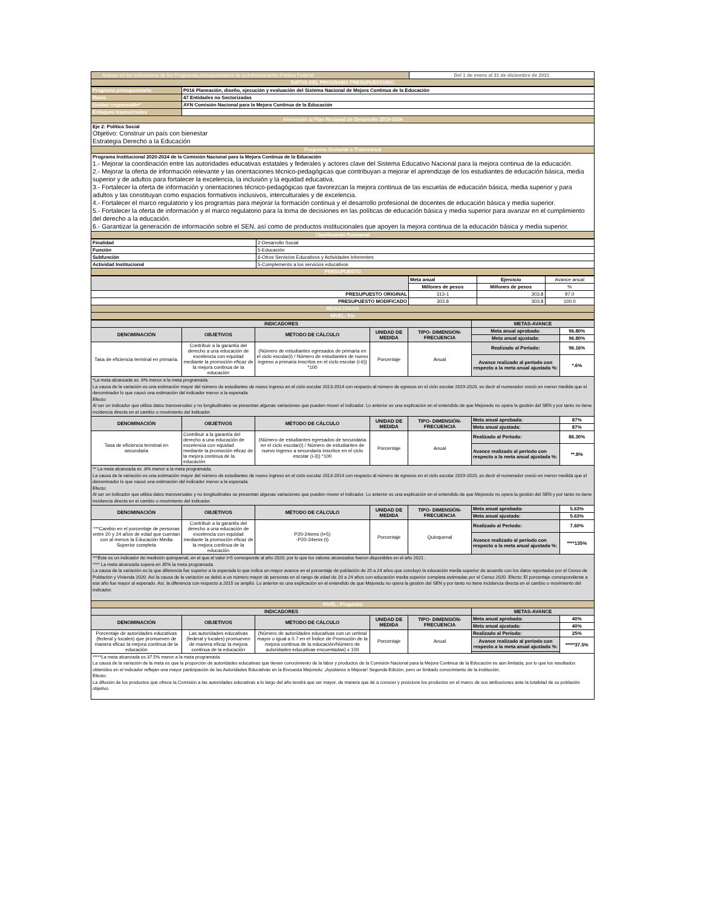| Avance en los Indicadores de los Programas presupuestarios de la Administración Pública Federal | Del 1 de enero al 31 de diciembre de 2021 |
| DATOS DEL PROGRAMA PRESUPUESTARIO | |
| Programa presupuestario | P016 Planeación, diseño, ejecución y evaluación del Sistema Nacional de Mejora Continua de la Educación |
| Ramo | 47 Entidades no Sectorizadas |
| Unidad responsable* | AYN Comisión Nacional para la Mejora Continua de la Educación |
| Enfoques transversales | |
| Alineación al Plan Nacional de Desarrollo 2019-2024 | |
| Eje 2: Política Social Objetivo: Construir un país con bienestar Estrategia Derecho a la Educación | |
| Programa Sectorial o Transversal | |
| Programa Institucional 2020-2024 de la Comisión Nacional para la Mejora Continua de la Educación 1.- Mejorar la coordinación entre las autoridades educativas estatales y federales y actores clave del Sistema Educativo Nacional para la mejora continua de la educación. 2.- Mejorar la oferta de información relevante y las orientaciones técnico-pedagógicas que contribuyan a mejorar el aprendizaje de los estudiantes de educación básica, media superior y de adultos para fortalecer la excelencia, la inclusión y la equidad educativa. 3.- Fortalecer la oferta de información y orientaciones técnico-pedagógicas que favorezcan la mejora continua de las escuelas de educación básica, media superior y para adultos y las constituyan como espacios formativos inclusivos, interculturales y de excelencia. 4.- Fortalecer el marco regulatorio y los programas para mejorar la formación continua y el desarrollo profesional de docentes de educación básica y media superior. 5.- Fortalecer la oferta de información y el marco regulatorio para la toma de decisiones en las políticas de educación básica y media superior para avanzar en el cumplimiento del derecho a la educación. 6.- Garantizar la generación de información sobre el SEN, así como de productos institucionales que apoyen la mejora continua de la educación básica y media superior. | |
| Clasificación Funcional | |
| Finalidad | 2-Desarrollo Social |
| Función | 5-Educación |
| Subfunción | 6-Otros Servicios Educativos y Actividades Inherentes |
| Actividad Institucional | 5-Complemento a los servicios educativos |
| PRESUPUESTO | |
| | Meta anual | Ejercicio | Avance anual |
| | Millones de pesos | Millones de pesos | % |
| PRESUPUESTO ORIGINAL | 313-1 | 303.8 | 97.0 |
| PRESUPUESTO MODIFICADO | 303.8 | 303.8 | 100.0 |
| RESULTADOS | | | |
| NIVEL: Fin | | | |
| INDICADORES | | | | | METAS-AVANCE | |
| DENOMINACIÓN | OBJETIVOS | MÉTODO DE CÁLCULO | UNIDAD DE MEDIDA | TIPO- DIMENSIÓN-FRECUENCIA | Meta anual aprobada: | 96.80% |
| | | | | | Meta anual ajustada: | 96.80% |
| Tasa de eficiencia terminal en primaria. | Contribuir a la garantía del derecho a una educación de excelencia con equidad mediante la promoción eficaz de la mejora continua de la educación | (Número de estudiantes egresados de primaria en el ciclo escolar(i) / Número de estudiantes de nuevo ingreso a primaria inscritos en el ciclo escolar (i-6)) *100 | Porcentaje | Anual | Realizado al Período: | 96.16% |
| | | | | | Avance realizado al período con respecto a la meta anual ajustada %: | *.6% |
| *La meta alcanzada es .6% menor a la meta programada. La causa de la variación es una estimación mayor del número de estudiantes de nuevo ingreso en el ciclo escolar 2013-2014 con respecto al número de egresos en el ciclo escolar 2019-2020, es decir el numerador creció en menor medida que el denominador lo que causó una estimación del indicador menor a la esperada. Efecto: Al ser un indicador que utiliza datos transversales y no longitudinales se presentan algunas variaciones que pueden mover el indicador. Lo anterior es una explicación en el entendido de que Mejoredu no opera la gestión del SEN y por tanto no tiene incidencia directa en el cambio o movimiento del indicador. | | | | | | |
| DENOMINACIÓN | OBJETIVOS | MÉTODO DE CÁLCULO | UNIDAD DE MEDIDA | TIPO- DIMENSIÓN-FRECUENCIA | Meta anual aprobada: | 87% |
| | | | | | Meta anual ajustada: | 87% |
| Tasa de eficiencia terminal en secundaria | Contribuir a la garantía del derecho a una educación de excelencia con equidad mediante la promoción eficaz de la mejora continua de la educación | (Número de estudiantes egresados de secundaria en el ciclo escolar(i) / Número de estudiantes de nuevo ingreso a secundaria inscritos en el ciclo escolar (i-3)) *100 | Porcentaje | Anual | Realizado al Período: | 86.30% |
| | | | | | Avance realizado al período con respecto a la meta anual ajustada %: | **.8% |
| ** La meta alcanzada es .8% menor a la meta programada. La causa de la variación es una estimación mayor del número de estudiantes de nuevo ingreso en el ciclo escolar 2013-2014 con respecto al número de egresos en el ciclo escolar 2019-2020, es decir el numerador creció en menor medida que el denominador lo que causó una estimación del indicador menor a la esperada. Efecto: Al ser un indicador que utiliza datos transversales y no longitudinales se presentan algunas variaciones que pueden mover el indicador. Lo anterior es una explicación en el entendido de que Mejoredu no opera la gestión del SEN y por tanto no tiene incidencia directa en el cambio o movimiento del indicador. | | | | | | |
| DENOMINACIÓN | OBJETIVOS | MÉTODO DE CÁLCULO | UNIDAD DE MEDIDA | TIPO- DIMENSIÓN-FRECUENCIA | Meta anual aprobada: | 5.63% |
| | | | | | Meta anual ajustada: | 5.63% |
| ***Cambio en el porcentaje de personas entre 20 y 24 años de edad que cuentan con al menos la Educación Media Superior completa | Contribuir a la garantía del derecho a una educación de excelencia con equidad mediante la promoción eficaz de la mejora continua de la educación | P20-24ems (t+5) -P20-24ems (t) | Porcentaje | Quinquenal | Realizado al Período: | 7.60% |
| | | | | | Avance realizado al período con respecto a la meta anual ajustada %: | ****135% |
| ***Este es un indicador de medición quinquenal, en el que el valor t+5 corresponde al año 2020, por lo que los valores alcanzados fueron disponibles en el año 2021. **** La meta alcanzada supera en 35% la meta programada. La causa de la variación es la que diferencia fue superior a la esperada lo que indica un mayor avance en el porcentaje de población de 20 a 24 años que concluyó la educación media superior de acuerdo con los datos reportados por el Censo de Población y Vivienda 2020. Así la causa de la variación se debió a un número mayor de personas en el rango de edad de 20 a 24 años con educación media superior completa estimadas por el Censo 2020. Efecto: El porcentaje correspondiente a ese año fue mayor al esperado. Así, la diferencia con respecto a 2015 se amplió. Lo anterior es una explicación en el entendido de que Mejoredu no opera la gestión del SEN y por tanto no tiene incidencia directa en el cambio o movimiento del indicador. | | | | | | |
| NIVEL: Propósito | | | | | | |
| INDICADORES | | | | | METAS-AVANCE | |
| DENOMINACIÓN | OBJETIVOS | MÉTODO DE CÁLCULO | UNIDAD DE MEDIDA | TIPO- DIMENSIÓN-FRECUENCIA | Meta anual aprobada: | 40% |
| | | | | | Meta anual ajustada: | 40% |
| Porcentaje de autoridades educativas (federal y locales) que promueven de manera eficaz la mejora continua de la educación | Las autoridades educativas (federal y locales) promueven de manera eficaz la mejora continua de la educación | (Número de autoridades educativas con un umbral mayor o igual a 0.7 en el Índice de Promoción de la mejora continua de la educación/Número de autoridades educativas encuestadas) x 100 | Porcentaje | Anual | Realizado al Período: | 25% |
| | | | | | Avance realizado al período con respecto a la meta anual ajustada %: | *****37.5% |
| *****La meta alcanzada es 37.5% menor a la meta programada. La causa de la variación de la meta es que la proporción de autoridades educativas que tienen conocimiento de la labor y productos de la Comisión Nacional para la Mejora Continua de la Educación es aún limitada, por lo que los resultados obtenidos en el indicador reflejan una mayor participación de las Autoridades Educativas en la Encuesta Mejoredu: ¡Ayúdanos a Mejorar! Segunda Edición, pero un limitado conocimiento de la institución. Efecto: La difusión de los productos que ofrece la Comisión a las autoridades educativas a lo largo del año tendrá que ser mayor, de manera que dé a conocer y posicione los productos en el marco de sus atribuciones ante la totalidad de su población objetivo. | | | | | | |